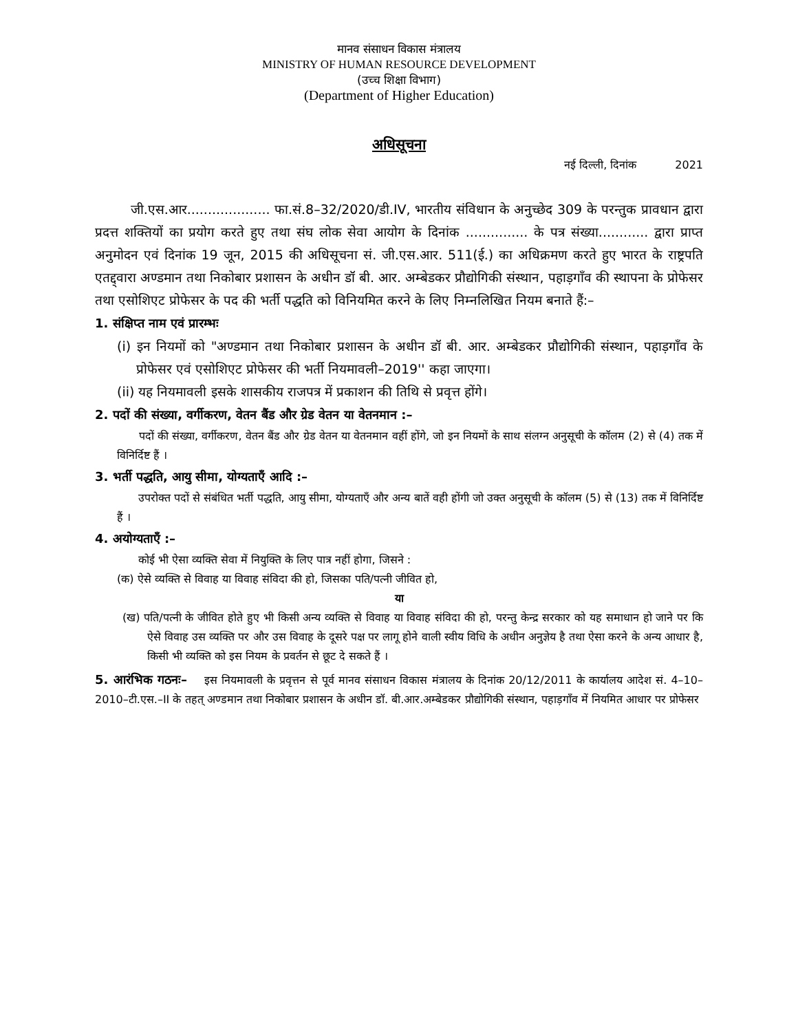मानव संसाधन विकास मंत्रालय
MINISTRY OF HUMAN RESOURCE DEVELOPMENT
(उच्च शिक्षा विभाग)
(Department of Higher Education)
अधिसूचना
नई दिल्ली, दिनांक 2021
जी.एस.आर.................... फा.सं.8–32/2020/डी.IV, भारतीय संविधान के अनुच्छेद 309 के परन्तुक प्रावधान द्वारा प्रदत्त शक्तियों का प्रयोग करते हुए तथा संघ लोक सेवा आयोग के दिनांक ............... के पत्र संख्या............ द्वारा प्राप्त अनुमोदन एवं दिनांक 19 जून, 2015 की अधिसूचना सं. जी.एस.आर. 511(ई.) का अधिक्रमण करते हुए भारत के राष्ट्रपति एतद्द्वारा अण्डमान तथा निकोबार प्रशासन के अधीन डॉ बी. आर. अम्बेडकर प्रौद्योगिकी संस्थान, पहाड़गाँव की स्थापना के प्रोफेसर तथा एसोशिएट प्रोफेसर के पद की भर्ती पद्धति को विनियमित करने के लिए निम्नलिखित नियम बनाते हैं:–
1. संक्षिप्त नाम एवं प्रारम्भः
(i) इन नियमों को "अण्डमान तथा निकोबार प्रशासन के अधीन डॉ बी. आर. अम्बेडकर प्रौद्योगिकी संस्थान, पहाड़गाँव के प्रोफेसर एवं एसोशिएट प्रोफेसर की भर्ती नियमावली–2019'' कहा जाएगा।
(ii) यह नियमावली इसके शासकीय राजपत्र में प्रकाशन की तिथि से प्रवृत्त होंगे।
2. पदों की संख्या, वर्गीकरण, वेतन बैंड और ग्रेड वेतन या वेतनमान :–
पदों की संख्या, वर्गीकरण, वेतन बैंड और ग्रेड वेतन या वेतनमान वहीं होंगे, जो इन नियमों के साथ संलग्न अनुसूची के कॉलम (2) से (4) तक में विनिर्दिष्ट हैं ।
3. भर्ती पद्धति, आयु सीमा, योग्यताएँ आदि :–
उपरोक्त पदों से संबंधित भर्ती पद्धति, आयु सीमा, योग्यताएँ और अन्य बातें वही होंगी जो उक्त अनुसूची के कॉलम (5) से (13) तक में विनिर्दिष्ट हैं ।
4. अयोग्यताएँ :–
कोई भी ऐसा व्यक्ति सेवा में नियुक्ति के लिए पात्र नहीं होगा, जिसने :
(क) ऐसे व्यक्ति से विवाह या विवाह संविदा की हो, जिसका पति/पत्नी जीवित हो,
या
(ख) पति/पत्नी के जीवित होते हुए भी किसी अन्य व्यक्ति से विवाह या विवाह संविदा की हो, परन्तु केन्द्र सरकार को यह समाधान हो जाने पर कि ऐसे विवाह उस व्यक्ति पर और उस विवाह के दूसरे पक्ष पर लागू होने वाली स्वीय विधि के अधीन अनुज्ञेय है तथा ऐसा करने के अन्य आधार है, किसी भी व्यक्ति को इस नियम के प्रवर्तन से छूट दे सकते हैं ।
5. आरंभिक गठनः– इस नियमावली के प्रवृत्तन से पूर्व मानव संसाधन विकास मंत्रालय के दिनांक 20/12/2011 के कार्यालय आदेश सं. 4–10–2010–टी.एस.–II के तहत् अण्डमान तथा निकोबार प्रशासन के अधीन डॉ. बी.आर.अम्बेडकर प्रौद्योगिकी संस्थान, पहाड़गाँव में नियमित आधार पर प्रोफेसर